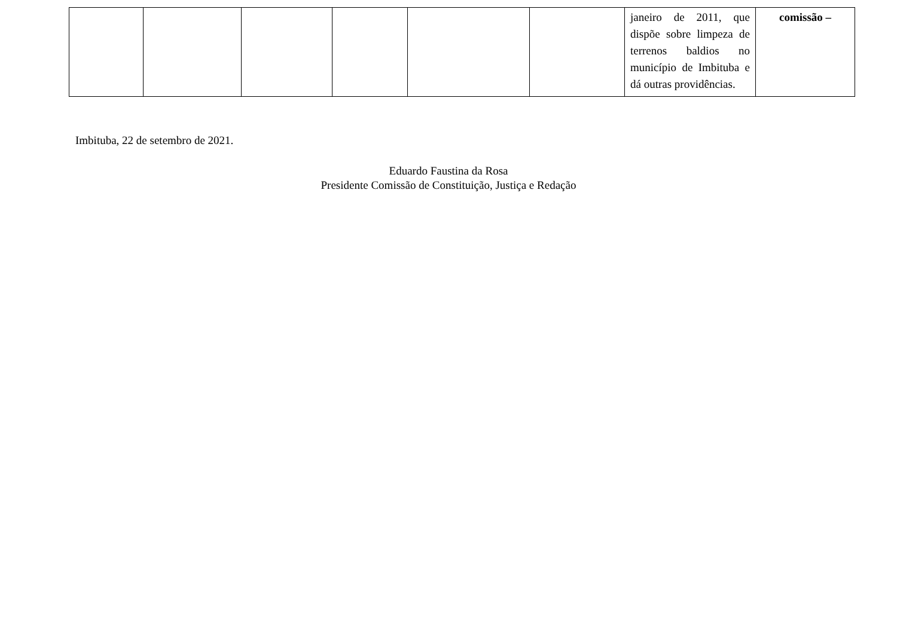| | | | | | | janeiro de 2011, que dispõe sobre limpeza de terrenos baldios no município de Imbituba e dá outras providências. | comissão – |
Imbituba, 22 de setembro de 2021.
Eduardo Faustina da Rosa
Presidente Comissão de Constituição, Justiça e Redação